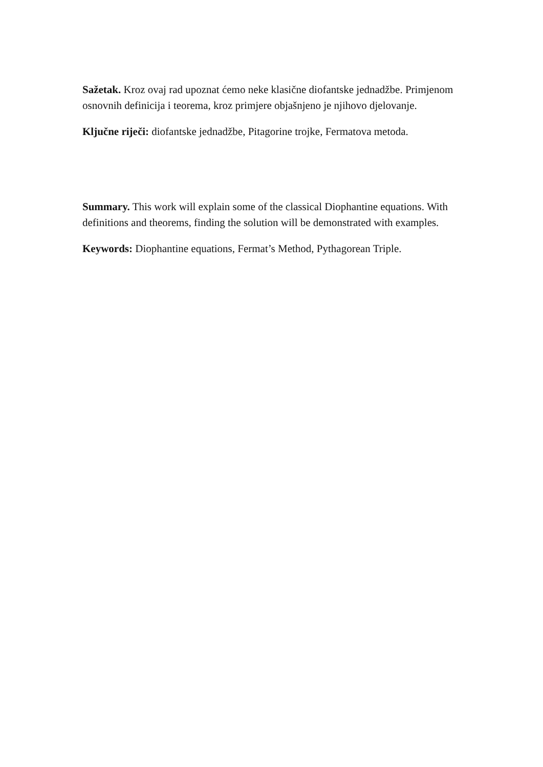Sažetak. Kroz ovaj rad upoznat ćemo neke klasične diofantske jednadžbe. Primjenom osnovnih definicija i teorema, kroz primjere objašnjeno je njihovo djelovanje.
Ključne riječi: diofantske jednadžbe, Pitagorine trojke, Fermatova metoda.
Summary. This work will explain some of the classical Diophantine equations. With definitions and theorems, finding the solution will be demonstrated with examples.
Keywords: Diophantine equations, Fermat’s Method, Pythagorean Triple.